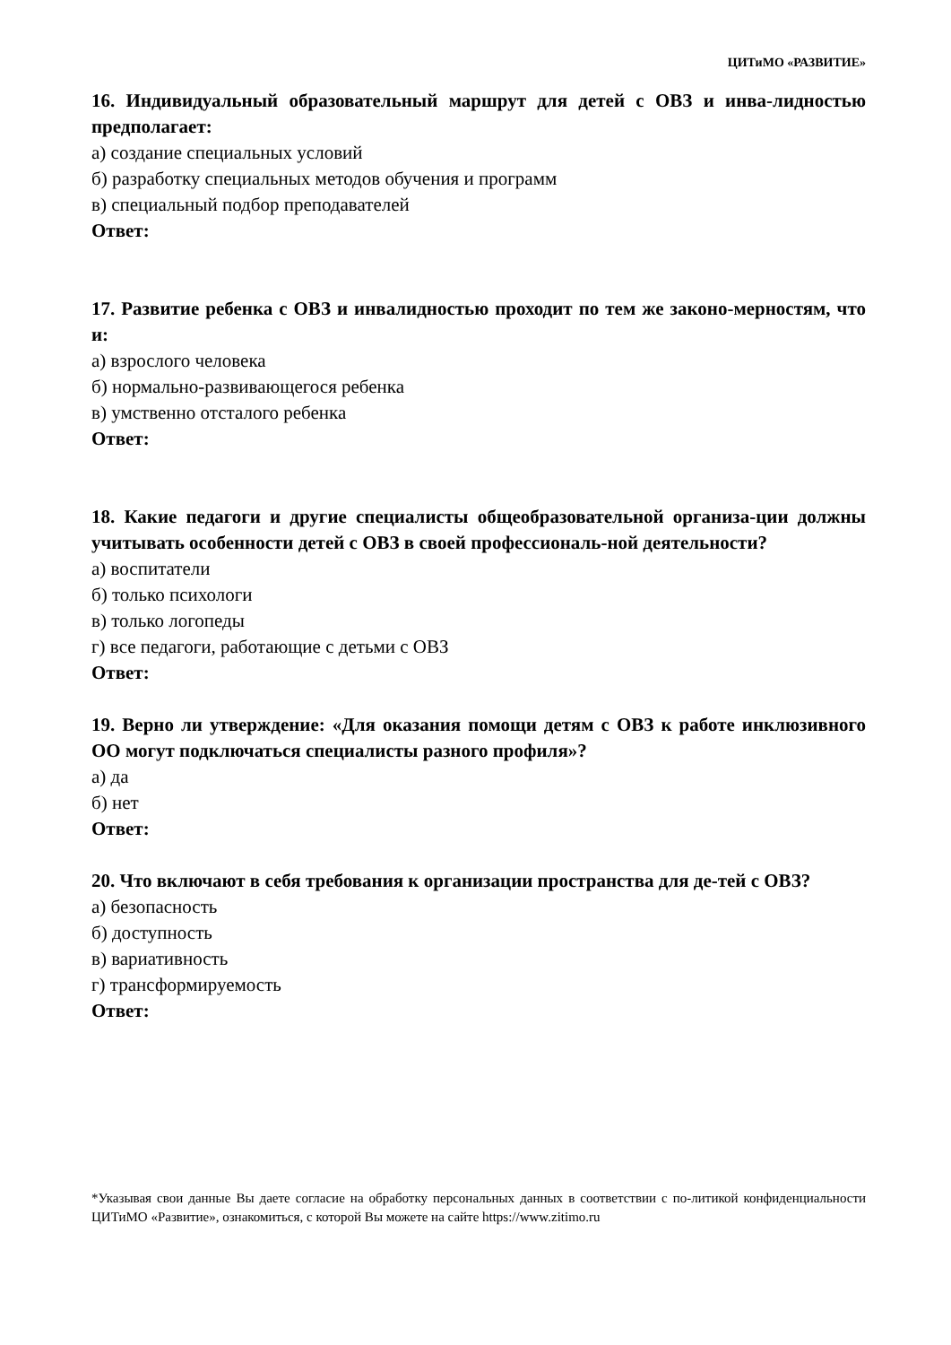ЦИТиМО «РАЗВИТИЕ»
16. Индивидуальный образовательный маршрут для детей с ОВЗ и инва-лидностью предполагает:
а) создание специальных условий
б) разработку специальных методов обучения и программ
в) специальный подбор преподавателей
Ответ:
17. Развитие ребенка с ОВЗ и инвалидностью проходит по тем же законо-мерностям, что и:
а) взрослого человека
б) нормально-развивающегося ребенка
в) умственно отсталого ребенка
Ответ:
18. Какие педагоги и другие специалисты общеобразовательной организа-ции должны учитывать особенности детей с ОВЗ в своей профессиональ-ной деятельности?
а) воспитатели
б) только психологи
в) только логопеды
г) все педагоги, работающие с детьми с ОВЗ
Ответ:
19. Верно ли утверждение: «Для оказания помощи детям с ОВЗ к работе инклюзивного ОО могут подключаться специалисты разного профиля»?
а) да
б) нет
Ответ:
20. Что включают в себя требования к организации пространства для де-тей с ОВЗ?
а) безопасность
б) доступность
в) вариативность
г) трансформируемость
Ответ:
*Указывая свои данные Вы даете согласие на обработку персональных данных в соответствии с по-литикой конфиденциальности ЦИТиМО «Развитие», ознакомиться, с которой Вы можете на сайте https://www.zitimo.ru